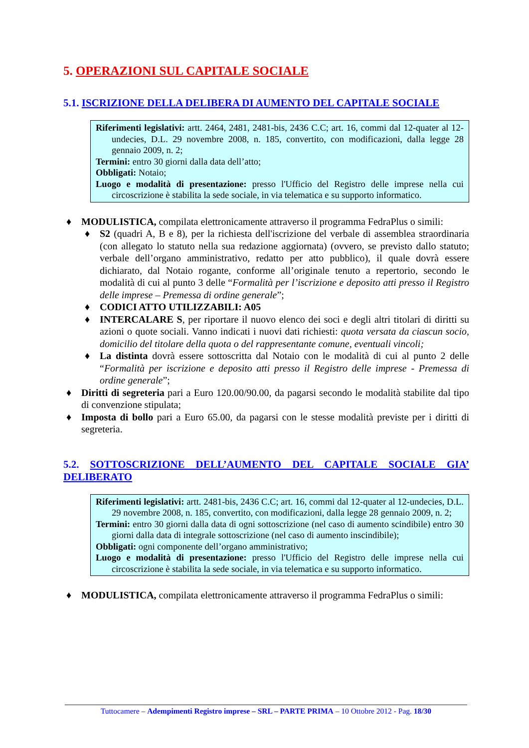5. OPERAZIONI SUL CAPITALE SOCIALE
5.1. ISCRIZIONE DELLA DELIBERA DI AUMENTO DEL CAPITALE SOCIALE
Riferimenti legislativi: artt. 2464, 2481, 2481-bis, 2436 C.C; art. 16, commi dal 12-quater al 12-undecies, D.L. 29 novembre 2008, n. 185, convertito, con modificazioni, dalla legge 28 gennaio 2009, n. 2;
Termini: entro 30 giorni dalla data dell’atto;
Obbligati: Notaio;
Luogo e modalità di presentazione: presso l'Ufficio del Registro delle imprese nella cui circoscrizione è stabilita la sede sociale, in via telematica e su supporto informatico.
♦ MODULISTICA, compilata elettronicamente attraverso il programma FedraPlus o simili:
♦ S2 (quadri A, B e 8), per la richiesta dell'iscrizione del verbale di assemblea straordinaria (con allegato lo statuto nella sua redazione aggiornata) (ovvero, se previsto dallo statuto; verbale dell’organo amministrativo, redatto per atto pubblico), il quale dovrà essere dichiarato, dal Notaio rogante, conforme all’originale tenuto a repertorio, secondo le modalità di cui al punto 3 delle “Formalità per l’iscrizione e deposito atti presso il Registro delle imprese – Premessa di ordine generale”;
♦ CODICI ATTO UTILIZZABILI: A05
♦ INTERCALARE S, per riportare il nuovo elenco dei soci e degli altri titolari di diritti su azioni o quote sociali. Vanno indicati i nuovi dati richiesti: quota versata da ciascun socio, domicilio del titolare della quota o del rappresentante comune, eventuali vincoli;
♦ La distinta dovrà essere sottoscritta dal Notaio con le modalità di cui al punto 2 delle “Formalità per iscrizione e deposito atti presso il Registro delle imprese - Premessa di ordine generale”;
♦ Diritti di segreteria pari a Euro 120.00/90.00, da pagarsi secondo le modalità stabilite dal tipo di convenzione stipulata;
♦ Imposta di bollo pari a Euro 65.00, da pagarsi con le stesse modalità previste per i diritti di segreteria.
5.2. SOTTOSCRIZIONE DELL’AUMENTO DEL CAPITALE SOCIALE GIA’ DELIBERATO
Riferimenti legislativi: artt. 2481-bis, 2436 C.C; art. 16, commi dal 12-quater al 12-undecies, D.L. 29 novembre 2008, n. 185, convertito, con modificazioni, dalla legge 28 gennaio 2009, n. 2;
Termini: entro 30 giorni dalla data di ogni sottoscrizione (nel caso di aumento scindibile) entro 30 giorni dalla data di integrale sottoscrizione (nel caso di aumento inscindibile);
Obbligati: ogni componente dell’organo amministrativo;
Luogo e modalità di presentazione: presso l'Ufficio del Registro delle imprese nella cui circoscrizione è stabilita la sede sociale, in via telematica e su supporto informatico.
♦ MODULISTICA, compilata elettronicamente attraverso il programma FedraPlus o simili:
Tuttocamere – Adempimenti Registro imprese – SRL – PARTE PRIMA – 10 Ottobre 2012 - Pag. 18/30